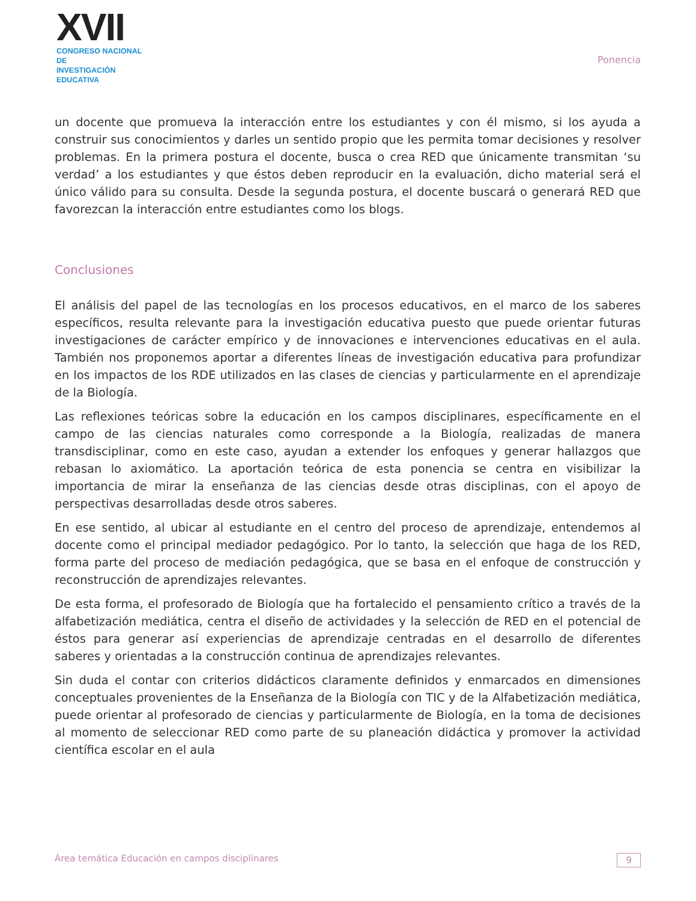XVII
CONGRESO NACIONAL DE
INVESTIGACIÓN EDUCATIVA
Ponencia
un docente que promueva la interacción entre los estudiantes y con él mismo, si los ayuda a construir sus conocimientos y darles un sentido propio que les permita tomar decisiones y resolver problemas. En la primera postura el docente, busca o crea RED que únicamente transmitan ‘su verdad’ a los estudiantes y que éstos deben reproducir en la evaluación, dicho material será el único válido para su consulta. Desde la segunda postura, el docente buscará o generará RED que favorezcan la interacción entre estudiantes como los blogs.
Conclusiones
El análisis del papel de las tecnologías en los procesos educativos, en el marco de los saberes específicos, resulta relevante para la investigación educativa puesto que puede orientar futuras investigaciones de carácter empírico y de innovaciones e intervenciones educativas en el aula. También nos proponemos aportar a diferentes líneas de investigación educativa para profundizar en los impactos de los RDE utilizados en las clases de ciencias y particularmente en el aprendizaje de la Biología.
Las reflexiones teóricas sobre la educación en los campos disciplinares, específicamente en el campo de las ciencias naturales como corresponde a la Biología, realizadas de manera transdisciplinar, como en este caso, ayudan a extender los enfoques y generar hallazgos que rebasan lo axiomático. La aportación teórica de esta ponencia se centra en visibilizar la importancia de mirar la enseñanza de las ciencias desde otras disciplinas, con el apoyo de perspectivas desarrolladas desde otros saberes.
En ese sentido, al ubicar al estudiante en el centro del proceso de aprendizaje, entendemos al docente como el principal mediador pedagógico. Por lo tanto, la selección que haga de los RED, forma parte del proceso de mediación pedagógica, que se basa en el enfoque de construcción y reconstrucción de aprendizajes relevantes.
De esta forma, el profesorado de Biología que ha fortalecido el pensamiento crítico a través de la alfabetización mediática, centra el diseño de actividades y la selección de RED en el potencial de éstos para generar así experiencias de aprendizaje centradas en el desarrollo de diferentes saberes y orientadas a la construcción continua de aprendizajes relevantes.
Sin duda el contar con criterios didácticos claramente definidos y enmarcados en dimensiones conceptuales provenientes de la Enseñanza de la Biología con TIC y de la Alfabetización mediática, puede orientar al profesorado de ciencias y particularmente de Biología, en la toma de decisiones al momento de seleccionar RED como parte de su planeación didáctica y promover la actividad científica escolar en el aula
Área temática Educación en campos disciplinares 9